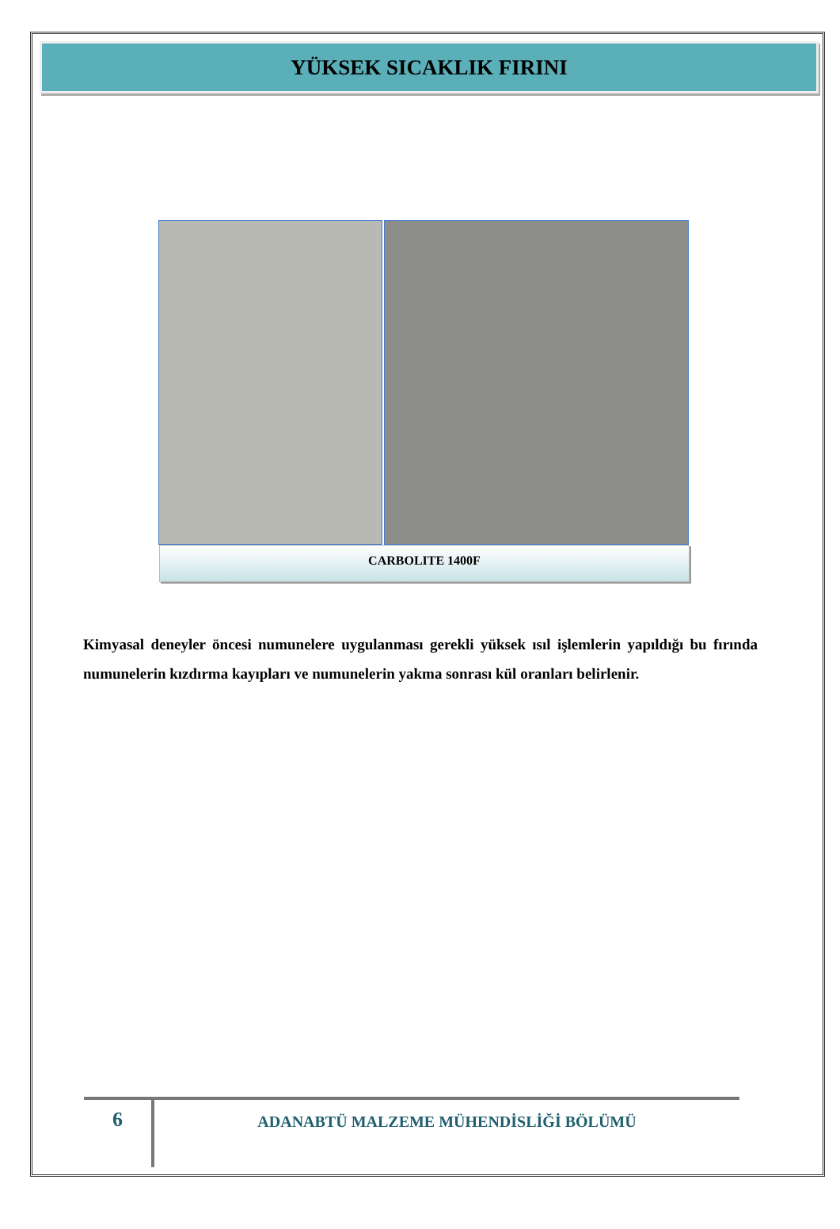YÜKSEK SICAKLIK FIRINI
CARBOLITE 1400F
Kimyasal deneyler öncesi numunelere uygulanması gerekli yüksek ısıl işlemlerin yapıldığı bu fırında numunelerin kızdırma kayıpları ve numunelerin yakma sonrası kül oranları belirlenir.
6
ADANABTÜ MALZEME MÜHENDİSLİĞİ BÖLÜMÜ